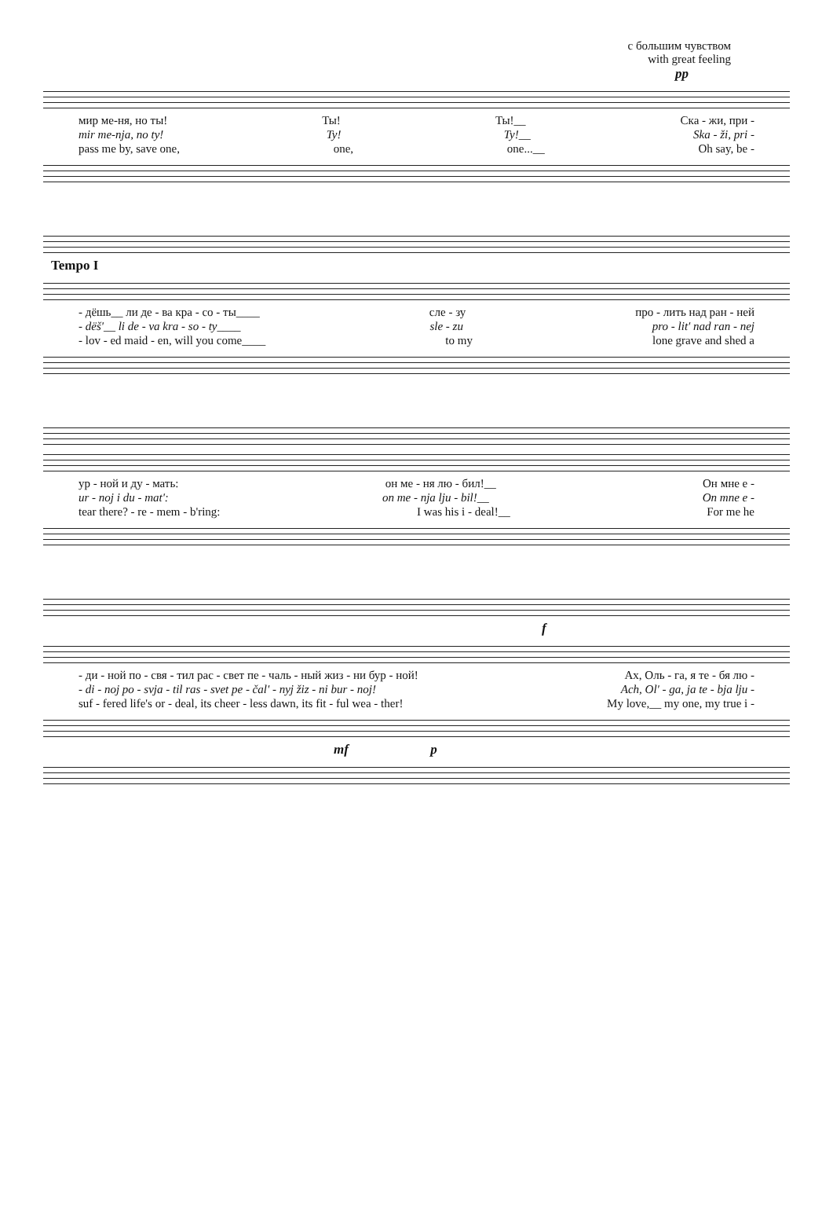с большим чувством
with great feeling
pp
мир ме-ня, но ты! Ты! Ты!__ Ска - жи, при -
mir me-nja, no ty! Ty! Ty!__ Ska - ži, pri -
pass me by, save one, one, one...__ Oh say, be -
Tempo I
- дёшь__ ли де - ва кра - со - ты____ сле - зу про - лить над ран - ней
- dëš'__ li de - va kra - so - ty____ sle - zu pro - lit' nad ran - nej
- lov - ed maid - en, will you come____ to my lone grave and shed a
ур - ной и ду - мать: он ме - ня лю - бил!__ Он мне е -
ur - noj i du - mat': on me - nja lju - bil!__ On mne e -
tear there? - re - mem - b'ring: I was his i - deal!__ For me he
f
- ди - ной по - свя - тил рас - свет пе - чаль - ный жиз - ни бур - ной! Ах, Оль - га, я те - бя лю -
- di - noj po - svja - til ras - svet pe - čal' - nyj žiz - ni bur - noj! Ach, Ol' - ga, ja te - bja lju -
suf - fered life's or - deal, its cheer - less dawn, its fit - ful wea - ther! My love,__ my one, my true i -
mf p